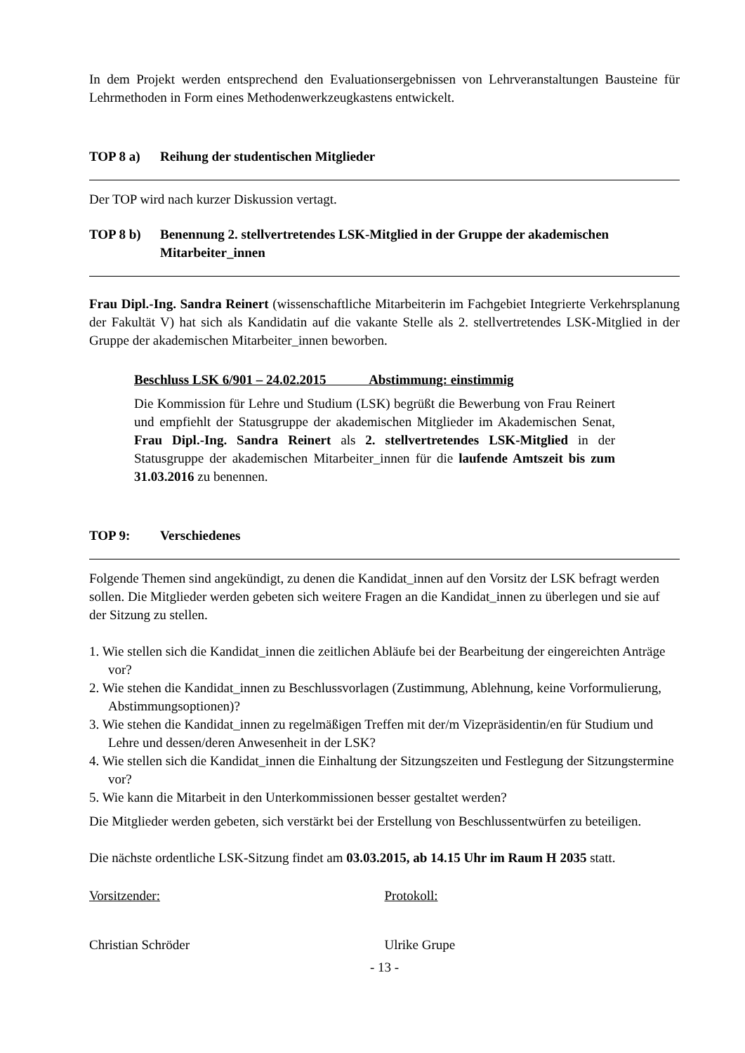In dem Projekt werden entsprechend den Evaluationsergebnissen von Lehrveranstaltungen Bausteine für Lehrmethoden in Form eines Methodenwerkzeugkastens entwickelt.
TOP 8 a) Reihung der studentischen Mitglieder
Der TOP wird nach kurzer Diskussion vertagt.
TOP 8 b) Benennung 2. stellvertretendes LSK-Mitglied in der Gruppe der akademischen Mitarbeiter_innen
Frau Dipl.-Ing. Sandra Reinert (wissenschaftliche Mitarbeiterin im Fachgebiet Integrierte Verkehrsplanung der Fakultät V) hat sich als Kandidatin auf die vakante Stelle als 2. stellvertretendes LSK-Mitglied in der Gruppe der akademischen Mitarbeiter_innen beworben.
Beschluss LSK 6/901 – 24.02.2015 Abstimmung: einstimmig
Die Kommission für Lehre und Studium (LSK) begrüßt die Bewerbung von Frau Reinert und empfiehlt der Statusgruppe der akademischen Mitglieder im Akademischen Senat, Frau Dipl.-Ing. Sandra Reinert als 2. stellvertretendes LSK-Mitglied in der Statusgruppe der akademischen Mitarbeiter_innen für die laufende Amtszeit bis zum 31.03.2016 zu benennen.
TOP 9: Verschiedenes
Folgende Themen sind angekündigt, zu denen die Kandidat_innen auf den Vorsitz der LSK befragt werden sollen. Die Mitglieder werden gebeten sich weitere Fragen an die Kandidat_innen zu überlegen und sie auf der Sitzung zu stellen.
1. Wie stellen sich die Kandidat_innen die zeitlichen Abläufe bei der Bearbeitung der eingereichten Anträge vor?
2. Wie stehen die Kandidat_innen zu Beschlussvorlagen (Zustimmung, Ablehnung, keine Vorformulierung, Abstimmungsoptionen)?
3. Wie stehen die Kandidat_innen zu regelmäßigen Treffen mit der/m Vizepräsidentin/en für Studium und Lehre und dessen/deren Anwesenheit in der LSK?
4. Wie stellen sich die Kandidat_innen die Einhaltung der Sitzungszeiten und Festlegung der Sitzungstermine vor?
5. Wie kann die Mitarbeit in den Unterkommissionen besser gestaltet werden?
Die Mitglieder werden gebeten, sich verstärkt bei der Erstellung von Beschlussentwürfen zu beteiligen.
Die nächste ordentliche LSK-Sitzung findet am 03.03.2015, ab 14.15 Uhr im Raum H 2035 statt.
Vorsitzender: Protokoll:
Christian Schröder Ulrike Grupe
- 13 -